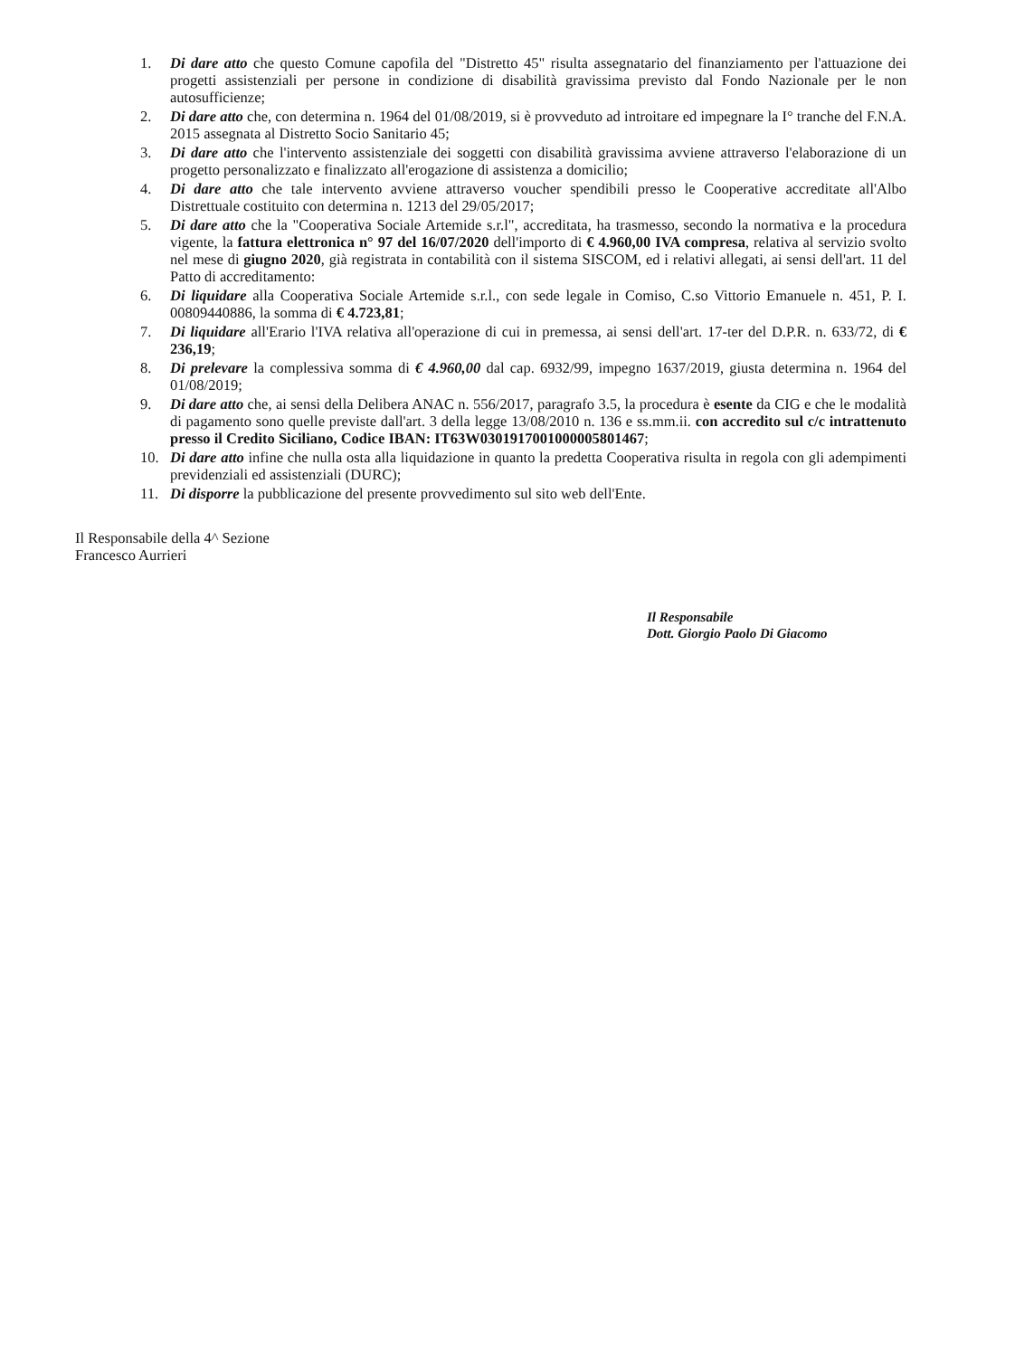1. Di dare atto che questo Comune capofila del "Distretto 45" risulta assegnatario del finanziamento per l'attuazione dei progetti assistenziali per persone in condizione di disabilità gravissima previsto dal Fondo Nazionale per le non autosufficienze;
2. Di dare atto che, con determina n. 1964 del 01/08/2019, si è provveduto ad introitare ed impegnare la I° tranche del F.N.A. 2015 assegnata al Distretto Socio Sanitario 45;
3. Di dare atto che l'intervento assistenziale dei soggetti con disabilità gravissima avviene attraverso l'elaborazione di un progetto personalizzato e finalizzato all'erogazione di assistenza a domicilio;
4. Di dare atto che tale intervento avviene attraverso voucher spendibili presso le Cooperative accreditate all'Albo Distrettuale costituito con determina n. 1213 del 29/05/2017;
5. Di dare atto che la "Cooperativa Sociale Artemide s.r.l", accreditata, ha trasmesso, secondo la normativa e la procedura vigente, la fattura elettronica n° 97 del 16/07/2020 dell'importo di € 4.960,00 IVA compresa, relativa al servizio svolto nel mese di giugno 2020, già registrata in contabilità con il sistema SISCOM, ed i relativi allegati, ai sensi dell'art. 11 del Patto di accreditamento:
6. Di liquidare alla Cooperativa Sociale Artemide s.r.l., con sede legale in Comiso, C.so Vittorio Emanuele n. 451, P. I. 00809440886, la somma di € 4.723,81;
7. Di liquidare all'Erario l'IVA relativa all'operazione di cui in premessa, ai sensi dell'art. 17-ter del D.P.R. n. 633/72, di € 236,19;
8. Di prelevare la complessiva somma di € 4.960,00 dal cap. 6932/99, impegno 1637/2019, giusta determina n. 1964 del 01/08/2019;
9. Di dare atto che, ai sensi della Delibera ANAC n. 556/2017, paragrafo 3.5, la procedura è esente da CIG e che le modalità di pagamento sono quelle previste dall'art. 3 della legge 13/08/2010 n. 136 e ss.mm.ii. con accredito sul c/c intrattenuto presso il Credito Siciliano, Codice IBAN: IT63W0301917001000005801467;
10. Di dare atto infine che nulla osta alla liquidazione in quanto la predetta Cooperativa risulta in regola con gli adempimenti previdenziali ed assistenziali (DURC);
11. Di disporre la pubblicazione del presente provvedimento sul sito web dell'Ente.
Il Responsabile della 4^ Sezione
Francesco Aurrieri
Il Responsabile
Dott. Giorgio Paolo Di Giacomo